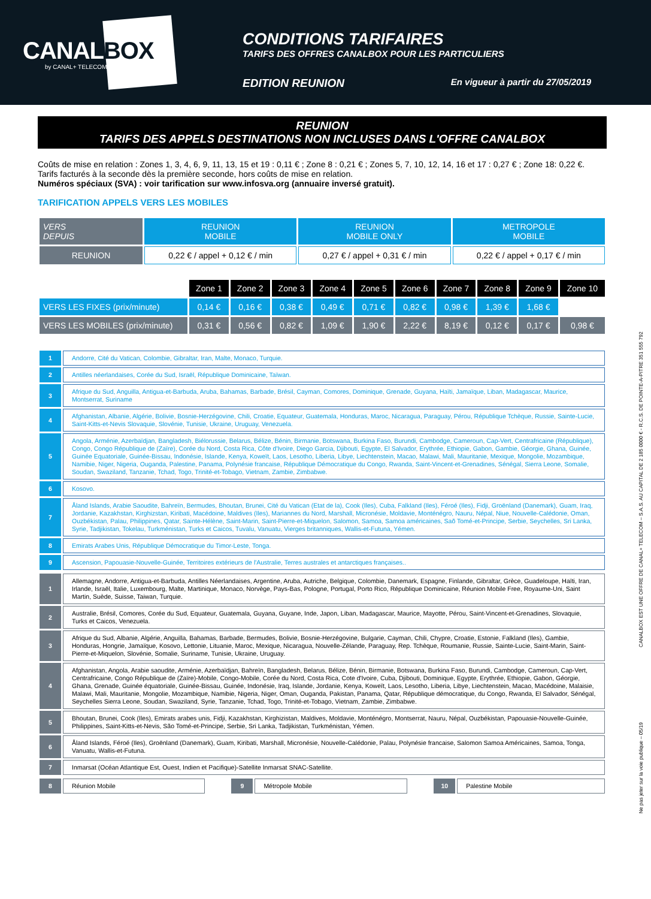CANALBOX
by CANAL+ TELECOM
CONDITIONS TARIFAIRES
TARIFS DES OFFRES CANALBOX POUR LES PARTICULIERS
EDITION REUNION En vigueur à partir du 27/05/2019
REUNION
TARIFS DES APPELS DESTINATIONS NON INCLUSES DANS L'OFFRE CANALBOX
Coûts de mise en relation : Zones 1, 3, 4, 6, 9, 11, 13, 15 et 19 : 0,11 € ; Zone 8 : 0,21 € ; Zones 5, 7, 10, 12, 14, 16 et 17 : 0,27 € ; Zone 18: 0,22 €.
Tarifs facturés à la seconde dès la première seconde, hors coûts de mise en relation.
Numéros spéciaux (SVA) : voir tarification sur www.infosva.org (annuaire inversé gratuit).
TARIFICATION APPELS VERS LES MOBILES
| VERS DEPUIS | REUNION MOBILE | REUNION MOBILE ONLY | METROPOLE MOBILE |
| --- | --- | --- | --- |
| REUNION | 0,22 € / appel + 0,12 € / min | 0,27 € / appel + 0,31 € / min | 0,22 € / appel + 0,17 € / min |
| | Zone 1 | Zone 2 | Zone 3 | Zone 4 | Zone 5 | Zone 6 | Zone 7 | Zone 8 | Zone 9 | Zone 10 |
| VERS LES FIXES (prix/minute) | 0,14 € | 0,16 € | 0,38 € | 0,49 € | 0,71 € | 0,82 € | 0,98 € | 1,39 € | 1,68 € | |
| VERS LES MOBILES (prix/minute) | 0,31 € | 0,56 € | 0,82 € | 1,09 € | 1,90 € | 2,22 € | 8,19 € | 0,12 € | 0,17 € | 0,98 € |
| 1 | Andorre, Cité du Vatican, Colombie, Gibraltar, Iran, Malte, Monaco, Turquie. |
| 2 | Antilles néerlandaises, Corée du Sud, Israël, République Dominicaine, Taïwan. |
| 3 | Afrique du Sud, Anguilla, Antigua-et-Barbuda, Aruba, Bahamas, Barbade, Brésil, Cayman, Comores, Dominique, Grenade, Guyana, Haïti, Jamaïque, Liban, Madagascar, Maurice, Montserrat, Suriname |
| 4 | Afghanistan, Albanie, Algérie, Bolivie, Bosnie-Herzégovine, Chili, Croatie, Equateur, Guatemala, Honduras, Maroc, Nicaragua, Paraguay, Pérou, République Tchèque, Russie, Sainte-Lucie, Saint-Kitts-et-Nevis Slovaquie, Slovénie, Tunisie, Ukraine, Uruguay, Venezuela. |
| 5 | Angola, Arménie, Azerbaïdjan, Bangladesh, Biélorussie, Belarus, Bélize, Bénin, Birmanie, Botswana, Burkina Faso, Burundi, Cambodge, Cameroun, Cap-Vert, Centrafricaine (République), Congo, Congo République de (Zaïre), Corée du Nord, Costa Rica, Côte d'Ivoire, Diego Garcia, Djibouti, Egypte, El Salvador, Erythrée, Ethiopie, Gabon, Gambie, Géorgie, Ghana, Guinée, Guinée Equatoriale, Guinée-Bissau, Indonésie, Islande, Kenya, Koweït, Laos, Lesotho, Liberia, Libye, Liechtenstein, Macao, Malawi, Mali, Mauritanie, Mexique, Mongolie, Mozambique, Namibie, Niger, Nigeria, Ouganda, Palestine, Panama, Polynésie francaise, République Démocratique du Congo, Rwanda, Saint-Vincent-et-Grenadines, Sénégal, Sierra Leone, Somalie, Soudan, Swaziland, Tanzanie, Tchad, Togo, Trinité-et-Tobago, Vietnam, Zambie, Zimbabwe. |
| 6 | Kosovo. |
| 7 | Åland Islands, Arabie Saoudite, Bahreïn, Bermudes, Bhoutan, Brunei, Cité du Vatican (Etat de la), Cook (Iles), Cuba, Falkland (Iles), Féroé (Iles), Fidji, Groënland (Danemark), Guam, Iraq, Jordanie, Kazakhstan, Kirghizstan, Kiribati, Macédoine, Maldives (Iles), Mariannes du Nord, Marshall, Micronésie, Moldavie, Monténégro, Nauru, Népal, Niue, Nouvelle-Calédonie, Oman, Ouzbékistan, Palau, Philippines, Qatar, Sainte-Hélène, Saint-Marin, Saint-Pierre-et-Miquelon, Salomon, Samoa, Samoa américaines, Saõ Tomé-et-Principe, Serbie, Seychelles, Sri Lanka, Syrie, Tadjikistan, Tokelau, Turkménistan, Turks et Caicos, Tuvalu, Vanuatu, Vierges britanniques, Wallis-et-Futuna, Yémen. |
| 8 | Emirats Arabes Unis, République Démocratique du Timor-Leste, Tonga. |
| 9 | Ascension, Papouasie-Nouvelle-Guinée, Territoires extérieurs de l'Australie, Terres australes et antarctiques françaises.. |
| 1 | Allemagne, Andorre, Antigua-et-Barbuda, Antilles Néerlandaises, Argentine, Aruba, Autriche, Belgique, Colombie, Danemark, Espagne, Finlande, Gibraltar, Grèce, Guadeloupe, Haïti, Iran, Irlande, Israël, Italie, Luxembourg, Malte, Martinique, Monaco, Norvège, Pays-Bas, Pologne, Portugal, Porto Rico, République Dominicaine, Réunion Mobile Free, Royaume-Uni, Saint Martin, Suède, Suisse, Taiwan, Turquie. |
| 2 | Australie, Brésil, Comores, Corée du Sud, Equateur, Guatemala, Guyana, Guyane, Inde, Japon, Liban, Madagascar, Maurice, Mayotte, Pérou, Saint-Vincent-et-Grenadines, Slovaquie, Turks et Caicos, Venezuela. |
| 3 | Afrique du Sud, Albanie, Algérie, Anguilla, Bahamas, Barbade, Bermudes, Bolivie, Bosnie-Herzégovine, Bulgarie, Cayman, Chili, Chypre, Croatie, Estonie, Falkland (Iles), Gambie, Honduras, Hongrie, Jamaïque, Kosovo, Lettonie, Lituanie, Maroc, Mexique, Nicaragua, Nouvelle-Zélande, Paraguay, Rep. Tchèque, Roumanie, Russie, Sainte-Lucie, Saint-Marin, Saint-Pierre-et-Miquelon, Slovénie, Somalie, Suriname, Tunisie, Ukraine, Uruguay. |
| 4 | Afghanistan, Angola, Arabie saoudite, Arménie, Azerbaïdjan, Bahreïn, Bangladesh, Belarus, Bélize, Bénin, Birmanie, Botswana, Burkina Faso, Burundi, Cambodge, Cameroun, Cap-Vert, Centrafricaine, Congo République de (Zaïre)-Mobile, Congo-Mobile, Corée du Nord, Costa Rica, Cote d'Ivoire, Cuba, Djibouti, Dominique, Egypte, Erythrée, Ethiopie, Gabon, Géorgie, Ghana, Grenade, Guinée équatoriale, Guinée-Bissau, Guinée, Indonésie, Iraq, Islande, Jordanie, Kenya, Koweït, Laos, Lesotho, Liberia, Libye, Liechtenstein, Macao, Macédoine, Malaisie, Malawi, Mali, Mauritanie, Mongolie, Mozambique, Namibie, Nigeria, Niger, Oman, Ouganda, Pakistan, Panama, Qatar, République démocratique, du Congo, Rwanda, El Salvador, Sénégal, Seychelles Sierra Leone, Soudan, Swaziland, Syrie, Tanzanie, Tchad, Togo, Trinité-et-Tobago, Vietnam, Zambie, Zimbabwe. |
| 5 | Bhoutan, Brunei, Cook (Iles), Emirats arabes unis, Fidji, Kazakhstan, Kirghizistan, Maldives, Moldavie, Monténégro, Montserrat, Nauru, Népal, Ouzbékistan, Papouasie-Nouvelle-Guinée, Philippines, Saint-Kitts-et-Nevis, São Tomé-et-Principe, Serbie, Sri Lanka, Tadjikistan, Turkménistan, Yémen. |
| 6 | Åland Islands, Féroé (Iles), Groënland (Danemark), Guam, Kiribati, Marshall, Micronésie, Nouvelle-Calédonie, Palau, Polynésie francaise, Salomon Samoa Américaines, Samoa, Tonga, Vanuatu, Wallis-et-Futuna. |
| 7 | Inmarsat (Océan Atlantique Est, Ouest, Indien et Pacifique)-Satellite Inmarsat SNAC-Satellite. |
| 8 | Réunion Mobile | | 9 | Métropole Mobile | | 10 | Palestine Mobile |
CANALBOX EST UNE OFFRE DE CANAL+ TELECOM – S.A.S. AU CAPITAL DE 2 185 0000 € - R.C.S. DE POINTE-A-PITRE 351 555 792
Ne pas jeter sur la voie publique – 05/19